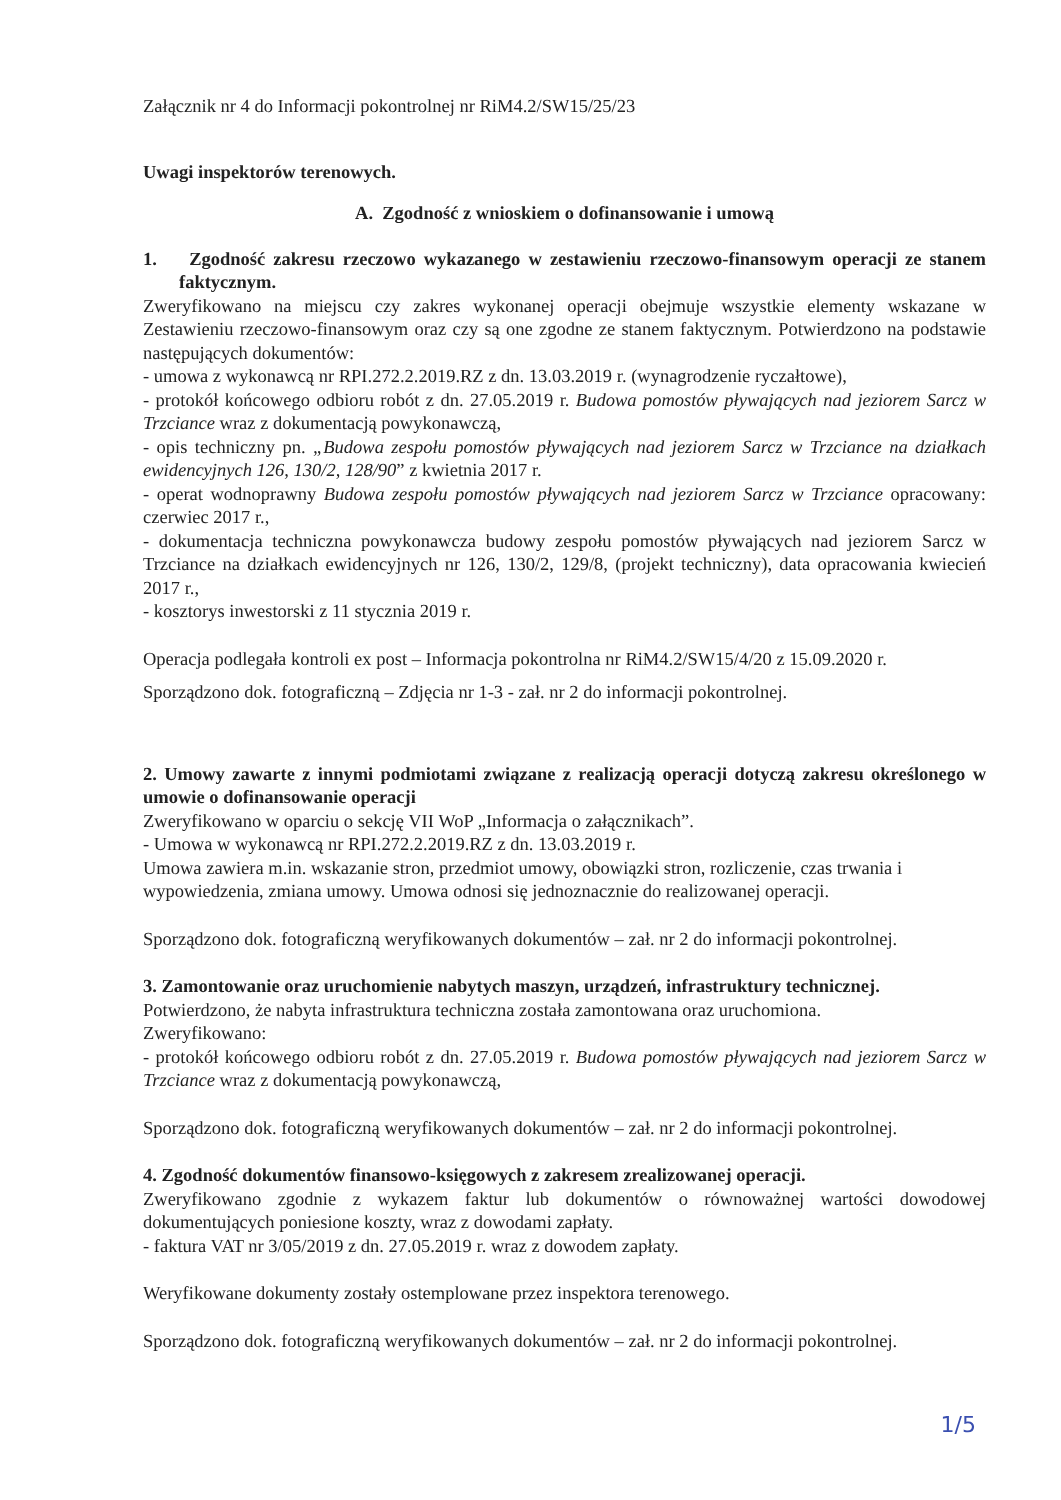Załącznik nr 4 do Informacji pokontrolnej nr RiM4.2/SW15/25/23
Uwagi inspektorów terenowych.
A. Zgodność z wnioskiem o dofinansowanie i umową
1. Zgodność zakresu rzeczowo wykazanego w zestawieniu rzeczowo-finansowym operacji ze stanem faktycznym.
Zweryfikowano na miejscu czy zakres wykonanej operacji obejmuje wszystkie elementy wskazane w Zestawieniu rzeczowo-finansowym oraz czy są one zgodne ze stanem faktycznym. Potwierdzono na podstawie następujących dokumentów:
- umowa z wykonawcą nr RPI.272.2.2019.RZ z dn. 13.03.2019 r. (wynagrodzenie ryczałtowe),
- protokół końcowego odbioru robót z dn. 27.05.2019 r. Budowa pomostów pływających nad jeziorem Sarcz w Trzciance wraz z dokumentacją powykonawczą,
- opis techniczny pn. „Budowa zespołu pomostów pływających nad jeziorem Sarcz w Trzciance na działkach ewidencyjnych 126, 130/2, 128/90” z kwietnia 2017 r.
- operat wodnoprawny Budowa zespołu pomostów pływających nad jeziorem Sarcz w Trzciance opracowany: czerwiec 2017 r.,
- dokumentacja techniczna powykonawcza budowy zespołu pomostów pływających nad jeziorem Sarcz w Trzciance na działkach ewidencyjnych nr 126, 130/2, 129/8, (projekt techniczny), data opracowania kwiecień 2017 r.,
- kosztorys inwestorski z 11 stycznia 2019 r.
Operacja podlegała kontroli ex post – Informacja pokontrolna nr RiM4.2/SW15/4/20 z 15.09.2020 r.
Sporządzono dok. fotograficzną – Zdjęcia nr 1-3 - zał. nr 2 do informacji pokontrolnej.
2. Umowy zawarte z innymi podmiotami związane z realizacją operacji dotyczą zakresu określonego w umowie o dofinansowanie operacji
Zweryfikowano w oparciu o sekcję VII WoP „Informacja o załącznikach”.
- Umowa w wykonawcą nr RPI.272.2.2019.RZ z dn. 13.03.2019 r.
Umowa zawiera m.in. wskazanie stron, przedmiot umowy, obowiązki stron, rozliczenie, czas trwania i wypowiedzenia, zmiana umowy. Umowa odnosi się jednoznacznie do realizowanej operacji.
Sporządzono dok. fotograficzną weryfikowanych dokumentów – zał. nr 2 do informacji pokontrolnej.
3. Zamontowanie oraz uruchomienie nabytych maszyn, urządzeń, infrastruktury technicznej.
Potwierdzono, że nabyta infrastruktura techniczna została zamontowana oraz uruchomiona.
Zweryfikowano:
- protokół końcowego odbioru robót z dn. 27.05.2019 r. Budowa pomostów pływających nad jeziorem Sarcz w Trzciance wraz z dokumentacją powykonawczą,
Sporządzono dok. fotograficzną weryfikowanych dokumentów – zał. nr 2 do informacji pokontrolnej.
4. Zgodność dokumentów finansowo-księgowych z zakresem zrealizowanej operacji.
Zweryfikowano zgodnie z wykazem faktur lub dokumentów o równoważnej wartości dowodowej dokumentujących poniesione koszty, wraz z dowodami zapłaty.
- faktura VAT nr 3/05/2019 z dn. 27.05.2019 r. wraz z dowodem zapłaty.
Weryfikowane dokumenty zostały ostemplowane przez inspektora terenowego.
Sporządzono dok. fotograficzną weryfikowanych dokumentów – zał. nr 2 do informacji pokontrolnej.
1/5